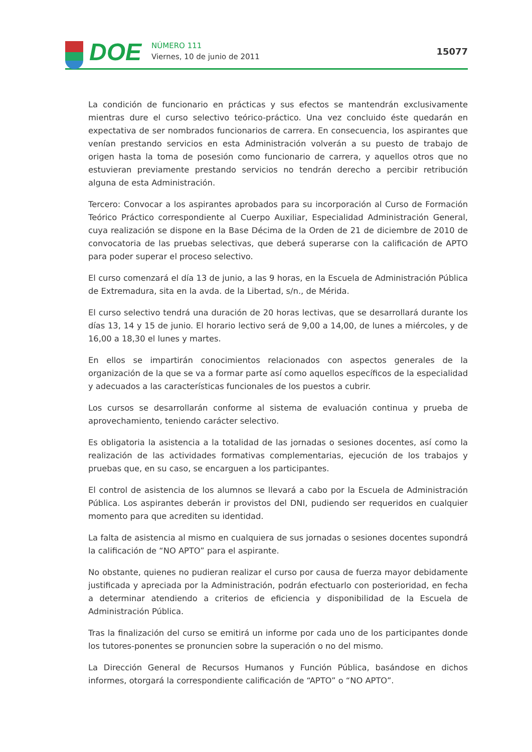DOE
NÚMERO 111
Viernes, 10 de junio de 2011
15077
La condición de funcionario en prácticas y sus efectos se mantendrán exclusivamente mientras dure el curso selectivo teórico-práctico. Una vez concluido éste quedarán en expectativa de ser nombrados funcionarios de carrera. En consecuencia, los aspirantes que venían prestando servicios en esta Administración volverán a su puesto de trabajo de origen hasta la toma de posesión como funcionario de carrera, y aquellos otros que no estuvieran previamente prestando servicios no tendrán derecho a percibir retribución alguna de esta Administración.
Tercero: Convocar a los aspirantes aprobados para su incorporación al Curso de Formación Teórico Práctico correspondiente al Cuerpo Auxiliar, Especialidad Administración General, cuya realización se dispone en la Base Décima de la Orden de 21 de diciembre de 2010 de convocatoria de las pruebas selectivas, que deberá superarse con la calificación de APTO para poder superar el proceso selectivo.
El curso comenzará el día 13 de junio, a las 9 horas, en la Escuela de Administración Pública de Extremadura, sita en la avda. de la Libertad, s/n., de Mérida.
El curso selectivo tendrá una duración de 20 horas lectivas, que se desarrollará durante los días 13, 14 y 15 de junio. El horario lectivo será de 9,00 a 14,00, de lunes a miércoles, y de 16,00 a 18,30 el lunes y martes.
En ellos se impartirán conocimientos relacionados con aspectos generales de la organización de la que se va a formar parte así como aquellos específicos de la especialidad y adecuados a las características funcionales de los puestos a cubrir.
Los cursos se desarrollarán conforme al sistema de evaluación continua y prueba de aprovechamiento, teniendo carácter selectivo.
Es obligatoria la asistencia a la totalidad de las jornadas o sesiones docentes, así como la realización de las actividades formativas complementarias, ejecución de los trabajos y pruebas que, en su caso, se encarguen a los participantes.
El control de asistencia de los alumnos se llevará a cabo por la Escuela de Administración Pública. Los aspirantes deberán ir provistos del DNI, pudiendo ser requeridos en cualquier momento para que acrediten su identidad.
La falta de asistencia al mismo en cualquiera de sus jornadas o sesiones docentes supondrá la calificación de “NO APTO” para el aspirante.
No obstante, quienes no pudieran realizar el curso por causa de fuerza mayor debidamente justificada y apreciada por la Administración, podrán efectuarlo con posterioridad, en fecha a determinar atendiendo a criterios de eficiencia y disponibilidad de la Escuela de Administración Pública.
Tras la finalización del curso se emitirá un informe por cada uno de los participantes donde los tutores-ponentes se pronuncien sobre la superación o no del mismo.
La Dirección General de Recursos Humanos y Función Pública, basándose en dichos informes, otorgará la correspondiente calificación de “APTO” o “NO APTO”.